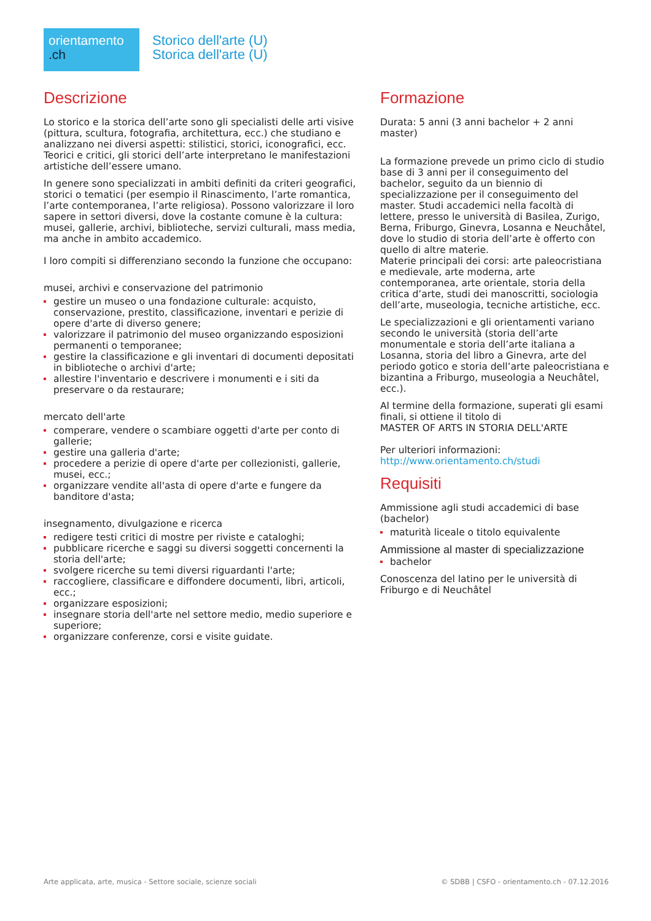orientamento
.ch
Storico dell'arte (U)
Storica dell'arte (U)
Descrizione
Lo storico e la storica dell’arte sono gli specialisti delle arti visive (pittura, scultura, fotografia, architettura, ecc.) che studiano e analizzano nei diversi aspetti: stilistici, storici, iconografici, ecc. Teorici e critici, gli storici dell’arte interpretano le manifestazioni artistiche dell’essere umano.
In genere sono specializzati in ambiti definiti da criteri geografici, storici o tematici (per esempio il Rinascimento, l’arte romantica, l’arte contemporanea, l’arte religiosa). Possono valorizzare il loro sapere in settori diversi, dove la costante comune è la cultura: musei, gallerie, archivi, biblioteche, servizi culturali, mass media, ma anche in ambito accademico.
I loro compiti si differenziano secondo la funzione che occupano:
musei, archivi e conservazione del patrimonio
gestire un museo o una fondazione culturale: acquisto, conservazione, prestito, classificazione, inventari e perizie di opere d'arte di diverso genere;
valorizzare il patrimonio del museo organizzando esposizioni permanenti o temporanee;
gestire la classificazione e gli inventari di documenti depositati in biblioteche o archivi d'arte;
allestire l'inventario e descrivere i monumenti e i siti da preservare o da restaurare;
mercato dell'arte
comperare, vendere o scambiare oggetti d'arte per conto di gallerie;
gestire una galleria d'arte;
procedere a perizie di opere d'arte per collezionisti, gallerie, musei, ecc.;
organizzare vendite all'asta di opere d'arte e fungere da banditore d'asta;
insegnamento, divulgazione e ricerca
redigere testi critici di mostre per riviste e cataloghi;
pubblicare ricerche e saggi su diversi soggetti concernenti la storia dell'arte;
svolgere ricerche su temi diversi riguardanti l'arte;
raccogliere, classificare e diffondere documenti, libri, articoli, ecc.;
organizzare esposizioni;
insegnare storia dell'arte nel settore medio, medio superiore e superiore;
organizzare conferenze, corsi e visite guidate.
Formazione
Durata: 5 anni (3 anni bachelor + 2 anni master)
La formazione prevede un primo ciclo di studio base di 3 anni per il conseguimento del bachelor, seguito da un biennio di specializzazione per il conseguimento del master. Studi accademici nella facoltà di lettere, presso le università di Basilea, Zurigo, Berna, Friburgo, Ginevra, Losanna e Neuchâtel, dove lo studio di storia dell’arte è offerto con quello di altre materie.
Materie principali dei corsi: arte paleocristiana e medievale, arte moderna, arte contemporanea, arte orientale, storia della critica d’arte, studi dei manoscritti, sociologia dell’arte, museologia, tecniche artistiche, ecc.
Le specializzazioni e gli orientamenti variano secondo le università (storia dell’arte monumentale e storia dell’arte italiana a Losanna, storia del libro a Ginevra, arte del periodo gotico e storia dell’arte paleocristiana e bizantina a Friburgo, museologia a Neuchâtel, ecc.).
Al termine della formazione, superati gli esami finali, si ottiene il titolo di
MASTER OF ARTS IN STORIA DELL'ARTE
Per ulteriori informazioni:
http://www.orientamento.ch/studi
Requisiti
Ammissione agli studi accademici di base (bachelor)
maturità liceale o titolo equivalente
Ammissione al master di specializzazione
bachelor
Conoscenza del latino per le università di Friburgo e di Neuchâtel
Arte applicata, arte, musica - Settore sociale, scienze sociali © SDBB | CSFO - orientamento.ch - 07.12.2016